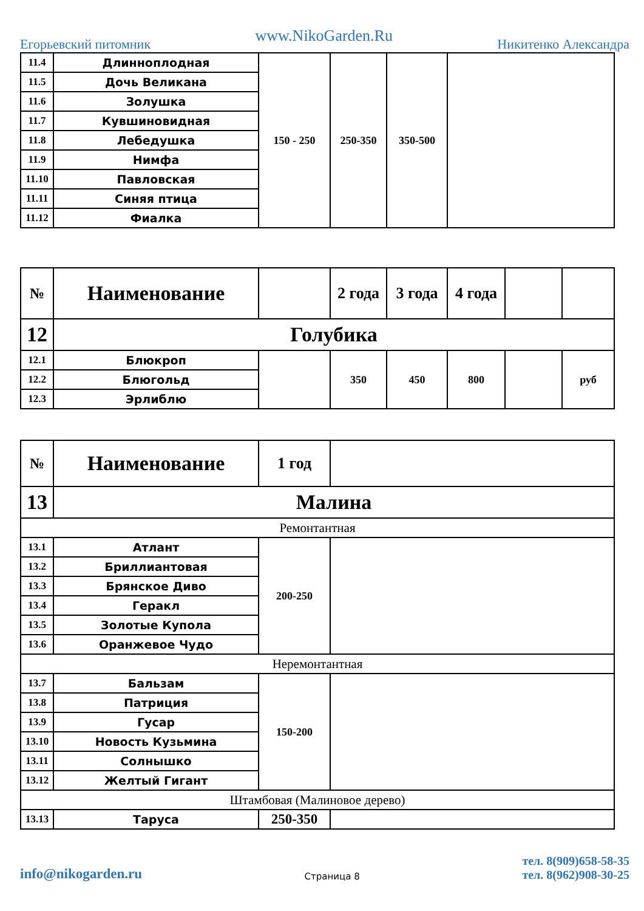Егорьевский питомник www.NikoGarden.Ru Никитенко Александра
| 11.4 | Длиннoплодная | 150 - 250 | 250-350 | 350-500 | |
| 11.5 | Дочь Великана | | | | |
| 11.6 | Золушка | | | | |
| 11.7 | Кувшиновидная | | | | |
| 11.8 | Лебедушка | | | | |
| 11.9 | Нимфа | | | | |
| 11.10 | Павловская | | | | |
| 11.11 | Синяя птица | | | | |
| 11.12 | Фиалка | | | | |
| № | Наименование | | 2 года | 3 года | 4 года | | |
| 12 | Голубика | | | | | | |
| 12.1 | Блюкроп | | 350 | 450 | 800 | | руб |
| 12.2 | Блюгольд | | | | | | |
| 12.3 | Эрлиблю | | | | | | |
| № | Наименование | 1 год | |
| 13 | Малина | | |
| Ремонтантная | | | |
| 13.1 | Атлант | 200-250 | |
| 13.2 | Бриллиантовая | | |
| 13.3 | Брянское Диво | | |
| 13.4 | Геракл | | |
| 13.5 | Золотые Купола | | |
| 13.6 | Оранжевое Чудо | | |
| Неремонтантная | | | |
| 13.7 | Бальзам | 150-200 | |
| 13.8 | Патриция | | |
| 13.9 | Гусар | | |
| 13.10 | Новость Кузьмина | | |
| 13.11 | Солнышко | | |
| 13.12 | Желтый Гигант | | |
| Штамбовая (Малиновое дерево) | | | |
| 13.13 | Таруса | 250-350 | |
info@nikogarden.ru Страница 8 тел. 8(909)658-58-35
тел. 8(962)908-30-25